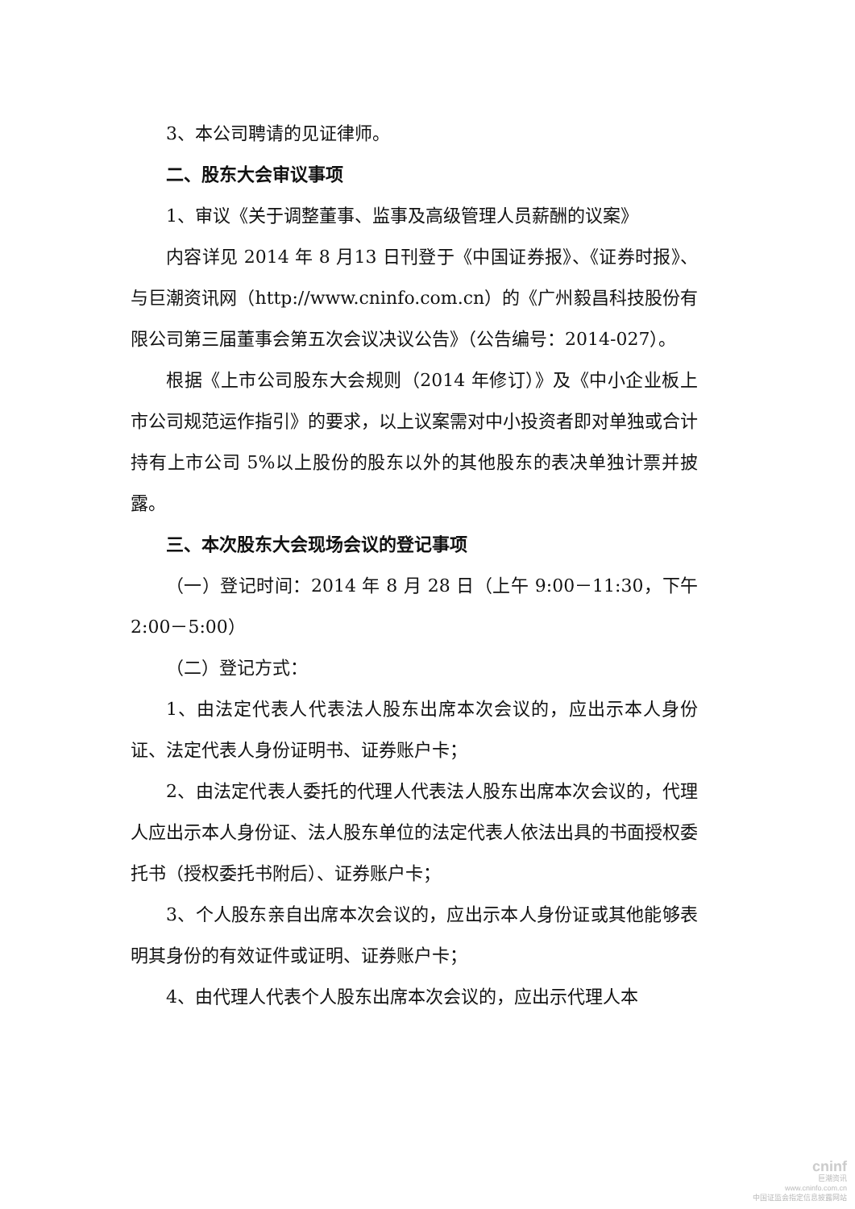3、本公司聘请的见证律师。
二、股东大会审议事项
1、审议《关于调整董事、监事及高级管理人员薪酬的议案》
内容详见 2014 年 8 月13 日刊登于《中国证券报》、《证券时报》、与巨潮资讯网（http://www.cninfo.com.cn）的《广州毅昌科技股份有限公司第三届董事会第五次会议决议公告》（公告编号：2014-027）。
根据《上市公司股东大会规则（2014 年修订）》及《中小企业板上市公司规范运作指引》的要求，以上议案需对中小投资者即对单独或合计持有上市公司 5%以上股份的股东以外的其他股东的表决单独计票并披露。
三、本次股东大会现场会议的登记事项
（一）登记时间：2014 年 8 月 28 日（上午 9:00－11:30，下午 2:00－5:00）
（二）登记方式：
1、由法定代表人代表法人股东出席本次会议的，应出示本人身份证、法定代表人身份证明书、证券账户卡；
2、由法定代表人委托的代理人代表法人股东出席本次会议的，代理人应出示本人身份证、法人股东单位的法定代表人依法出具的书面授权委托书（授权委托书附后）、证券账户卡；
3、个人股东亲自出席本次会议的，应出示本人身份证或其他能够表明其身份的有效证件或证明、证券账户卡；
4、由代理人代表个人股东出席本次会议的，应出示代理人本
cninf
巨潮资讯
www.cninfo.com.cn
中国证监会指定信息披露网站